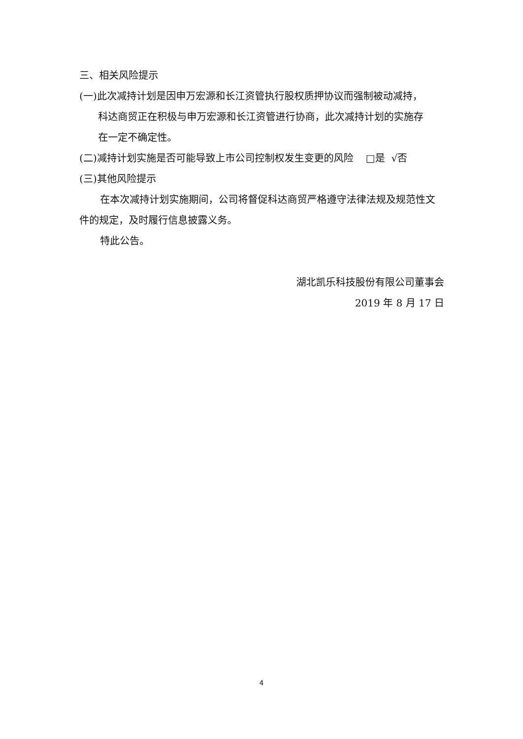三、相关风险提示
(一)此次减持计划是因申万宏源和长江资管执行股权质押协议而强制被动减持，
科达商贸正在积极与申万宏源和长江资管进行协商，此次减持计划的实施存
在一定不确定性。
(二)减持计划实施是否可能导致上市公司控制权发生变更的风险 □是 √否
(三)其他风险提示
在本次减持计划实施期间，公司将督促科达商贸严格遵守法律法规及规范性文件的规定，及时履行信息披露义务。
特此公告。
湖北凯乐科技股份有限公司董事会
2019 年 8 月 17 日
4